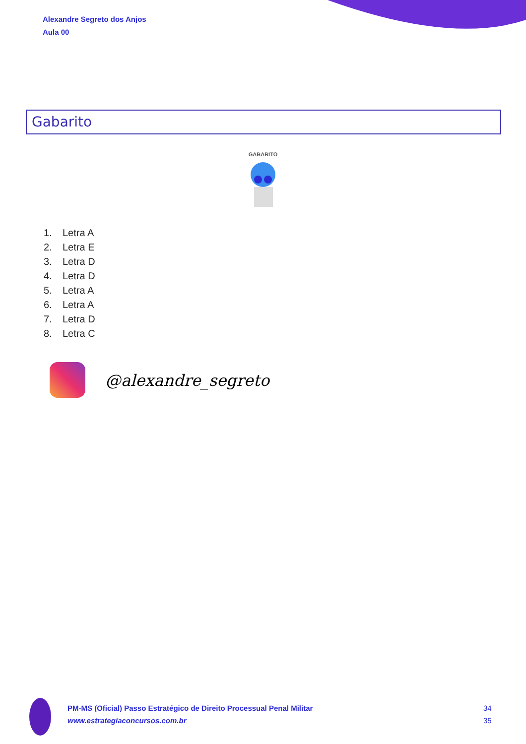Alexandre Segreto dos Anjos
Aula 00
Gabarito
GABARITO
1. Letra A
2. Letra E
3. Letra D
4. Letra D
5. Letra A
6. Letra A
7. Letra D
8. Letra C
@alexandre_segreto
PM-MS (Oficial) Passo Estratégico de Direito Processual Penal Militar
www.estrategiaconcursos.com.br
34
35